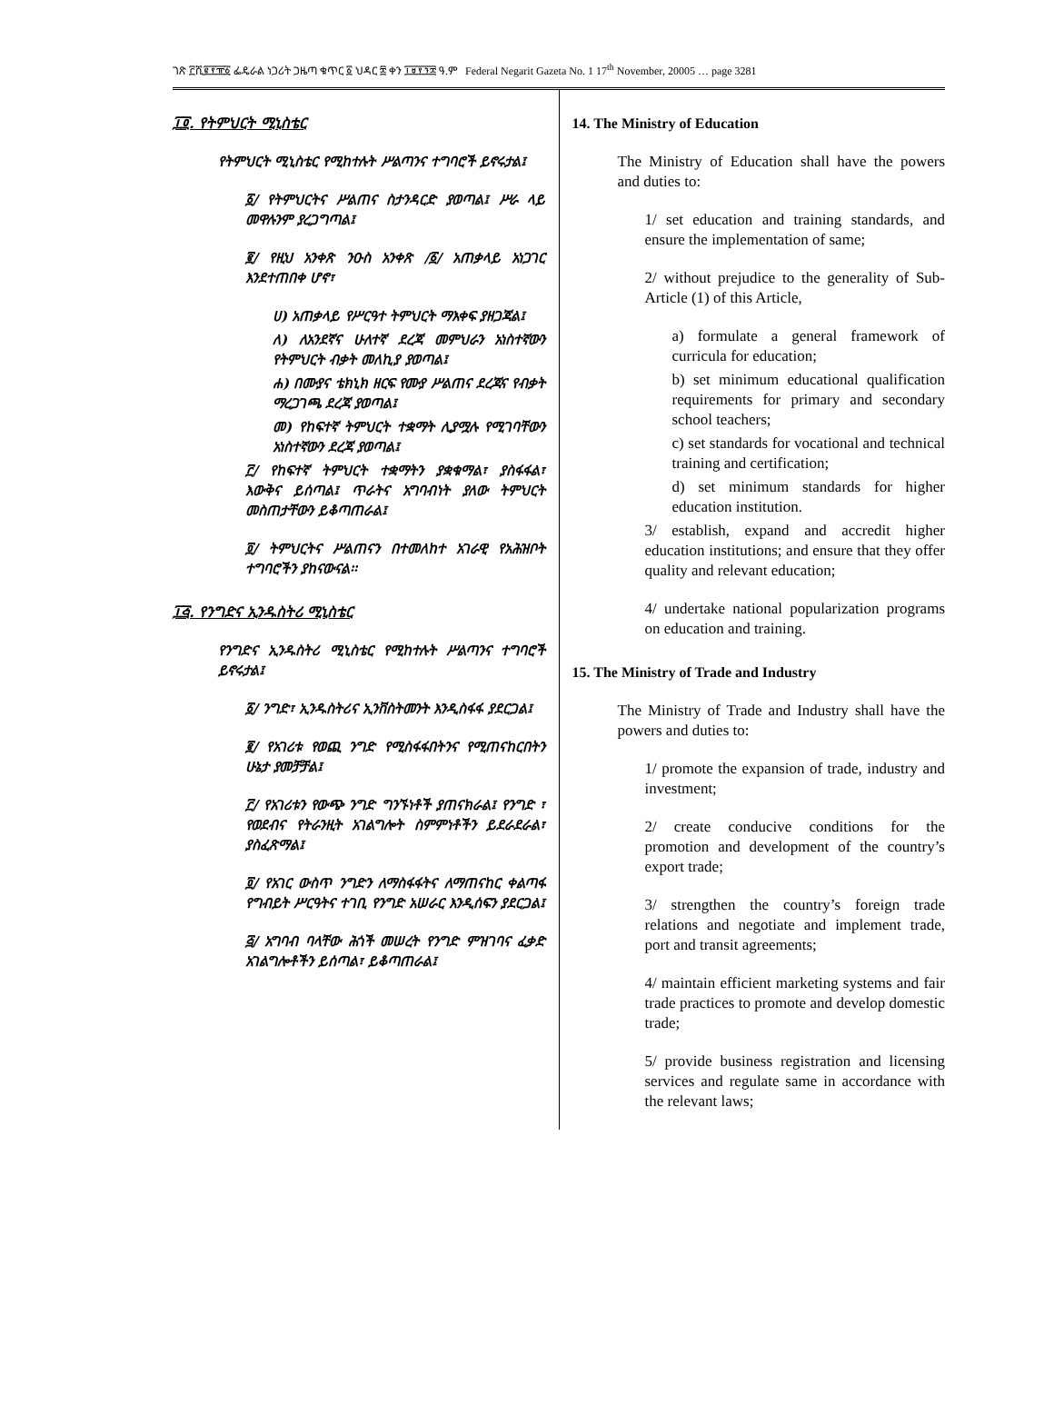ገጽ ፫ሺ፪፻፹፩ ፌዴራል ነጋሪት ጋዜጣ ቁጥር ፩ ህዳር ፰ ቀን ፲፱፻፺፰ ዓ.ም Federal Negarit Gazeta No. 1 17<sup>th</sup> November, 20005 … page 3281
፲፬. የትምህርት ሚኒስቴር
የትምህርት ሚኒስቴር የሚከተሉት ሥልጣንና ተግባሮች ይኖሩታል፤
፩/ የትምህርትና ሥልጠና ስታንዳርድ ያወጣል፤ ሥራ ላይ መዋሉንም ያረጋግጣል፤
፪/ የዚህ አንቀጽ ንዑስ አንቀጽ /፩/ አጠቃላይ አነጋገር እንደተጠበቀ ሆኖ፣
ሀ) አጠቃላይ የሥርዓተ ትምህርት ማእቀፍ ያዘጋጃል፤
ለ) ለአንደኛና ሁለተኛ ደረጃ መምህራን አነስተኛውን የትምህርት ብቃት መለኪያ ያወጣል፤
ሐ) በሙያና ቴክኒክ ዘርፍ የሙያ ሥልጠና ደረጃና የብቃት ማረጋገጫ ደረጃ ያወጣል፤
መ) የከፍተኛ ትምህርት ተቋማት ሊያሟሉ የሚገባቸውን አነስተኛውን ደረጃ ያወጣል፤
፫/ የከፍተኛ ትምህርት ተቋማትን ያቋቁማል፣ ያስፋፋል፣ እውቅና ይሰጣል፤ ጥራትና አግባብነት ያለው ትምህርት መስጠታቸውን ይቆጣጠራል፤
፬/ ትምህርትና ሥልጠናን በተመለከተ አገራዊ የአሕዝቦት ተግባሮችን ያከናውናል፡፡
፲፭. የንግድና ኢንዱስትሪ ሚኒስቴር
የንግድና ኢንዱስትሪ ሚኒስቴር የሚከተሉት ሥልጣንና ተግባሮች ይኖሩታል፤
፩/ ንግድ፣ ኢንዱስትሪና ኢንቨስትመንት እንዲስፋፋ ያደርጋል፤
፪/ የአገሪቱ የወጪ ንግድ የሚስፋፋበትንና የሚጠናከርበትን ሁኔታ ያመቻቻል፤
፫/ የአገሪቱን የውጭ ንግድ ግንኙነቶች ያጠናክራል፤ የንግድ ፣ የወደብና የትራንዚት አገልግሎት ስምምነቶችን ይደራደራል፣ ያስፈጽማል፤
፬/ የአገር ውስጥ ንግድን ለማስፋፋትና ለማጠናከር ቀልጣፋ የግብይት ሥርዓትና ተገቢ የንግድ አሠራር እንዲሰፍን ያደርጋል፤
፭/ አግባብ ባላቸው ሕጎች መሠረት የንግድ ምዝገባና ፈቃድ አገልግሎቶችን ይሰጣል፣ ይቆጣጠራል፤
14. The Ministry of Education
The Ministry of Education shall have the powers and duties to:
1/ set education and training standards, and ensure the implementation of same;
2/ without prejudice to the generality of Sub-Article (1) of this Article,
a) formulate a general framework of curricula for education;
b) set minimum educational qualification requirements for primary and secondary school teachers;
c) set standards for vocational and technical training and certification;
d) set minimum standards for higher education institution.
3/ establish, expand and accredit higher education institutions; and ensure that they offer quality and relevant education;
4/ undertake national popularization programs on education and training.
15. The Ministry of Trade and Industry
The Ministry of Trade and Industry shall have the powers and duties to:
1/ promote the expansion of trade, industry and investment;
2/ create conducive conditions for the promotion and development of the country’s export trade;
3/ strengthen the country’s foreign trade relations and negotiate and implement trade, port and transit agreements;
4/ maintain efficient marketing systems and fair trade practices to promote and develop domestic trade;
5/ provide business registration and licensing services and regulate same in accordance with the relevant laws;